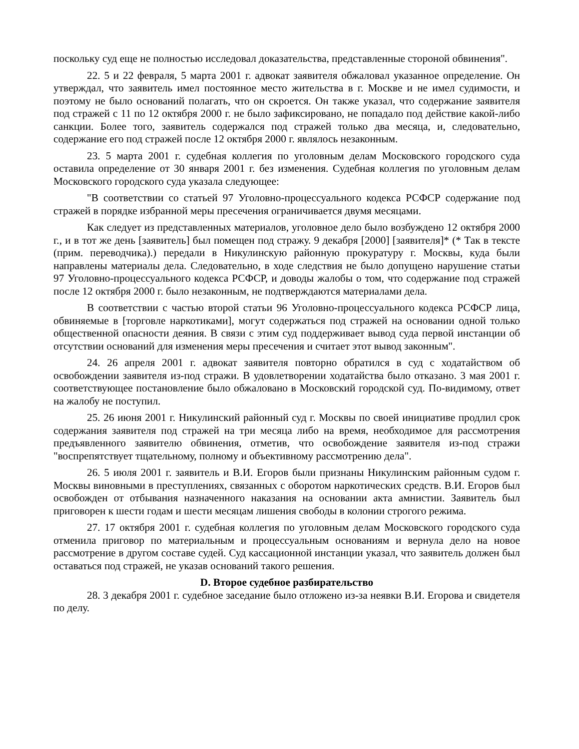поскольку суд еще не полностью исследовал доказательства, представленные стороной обвинения".
22. 5 и 22 февраля, 5 марта 2001 г. адвокат заявителя обжаловал указанное определение. Он утверждал, что заявитель имел постоянное место жительства в г. Москве и не имел судимости, и поэтому не было оснований полагать, что он скроется. Он также указал, что содержание заявителя под стражей с 11 по 12 октября 2000 г. не было зафиксировано, не попадало под действие какой-либо санкции. Более того, заявитель содержался под стражей только два месяца, и, следовательно, содержание его под стражей после 12 октября 2000 г. являлось незаконным.
23. 5 марта 2001 г. судебная коллегия по уголовным делам Московского городского суда оставила определение от 30 января 2001 г. без изменения. Судебная коллегия по уголовным делам Московского городского суда указала следующее:
"В соответствии со статьей 97 Уголовно-процессуального кодекса РСФСР содержание под стражей в порядке избранной меры пресечения ограничивается двумя месяцами.
Как следует из представленных материалов, уголовное дело было возбуждено 12 октября 2000 г., и в тот же день [заявитель] был помещен под стражу. 9 декабря [2000] [заявителя]* (* Так в тексте (прим. переводчика).) передали в Никулинскую районную прокуратуру г. Москвы, куда были направлены материалы дела. Следовательно, в ходе следствия не было допущено нарушение статьи 97 Уголовно-процессуального кодекса РСФСР, и доводы жалобы о том, что содержание под стражей после 12 октября 2000 г. было незаконным, не подтверждаются материалами дела.
В соответствии с частью второй статьи 96 Уголовно-процессуального кодекса РСФСР лица, обвиняемые в [торговле наркотиками], могут содержаться под стражей на основании одной только общественной опасности деяния. В связи с этим суд поддерживает вывод суда первой инстанции об отсутствии оснований для изменения меры пресечения и считает этот вывод законным".
24. 26 апреля 2001 г. адвокат заявителя повторно обратился в суд с ходатайством об освобождении заявителя из-под стражи. В удовлетворении ходатайства было отказано. 3 мая 2001 г. соответствующее постановление было обжаловано в Московский городской суд. По-видимому, ответ на жалобу не поступил.
25. 26 июня 2001 г. Никулинский районный суд г. Москвы по своей инициативе продлил срок содержания заявителя под стражей на три месяца либо на время, необходимое для рассмотрения предъявленного заявителю обвинения, отметив, что освобождение заявителя из-под стражи "воспрепятствует тщательному, полному и объективному рассмотрению дела".
26. 5 июля 2001 г. заявитель и В.И. Егоров были признаны Никулинским районным судом г. Москвы виновными в преступлениях, связанных с оборотом наркотических средств. В.И. Егоров был освобожден от отбывания назначенного наказания на основании акта амнистии. Заявитель был приговорен к шести годам и шести месяцам лишения свободы в колонии строгого режима.
27. 17 октября 2001 г. судебная коллегия по уголовным делам Московского городского суда отменила приговор по материальным и процессуальным основаниям и вернула дело на новое рассмотрение в другом составе судей. Суд кассационной инстанции указал, что заявитель должен был оставаться под стражей, не указав оснований такого решения.
D. Второе судебное разбирательство
28. 3 декабря 2001 г. судебное заседание было отложено из-за неявки В.И. Егорова и свидетеля по делу.